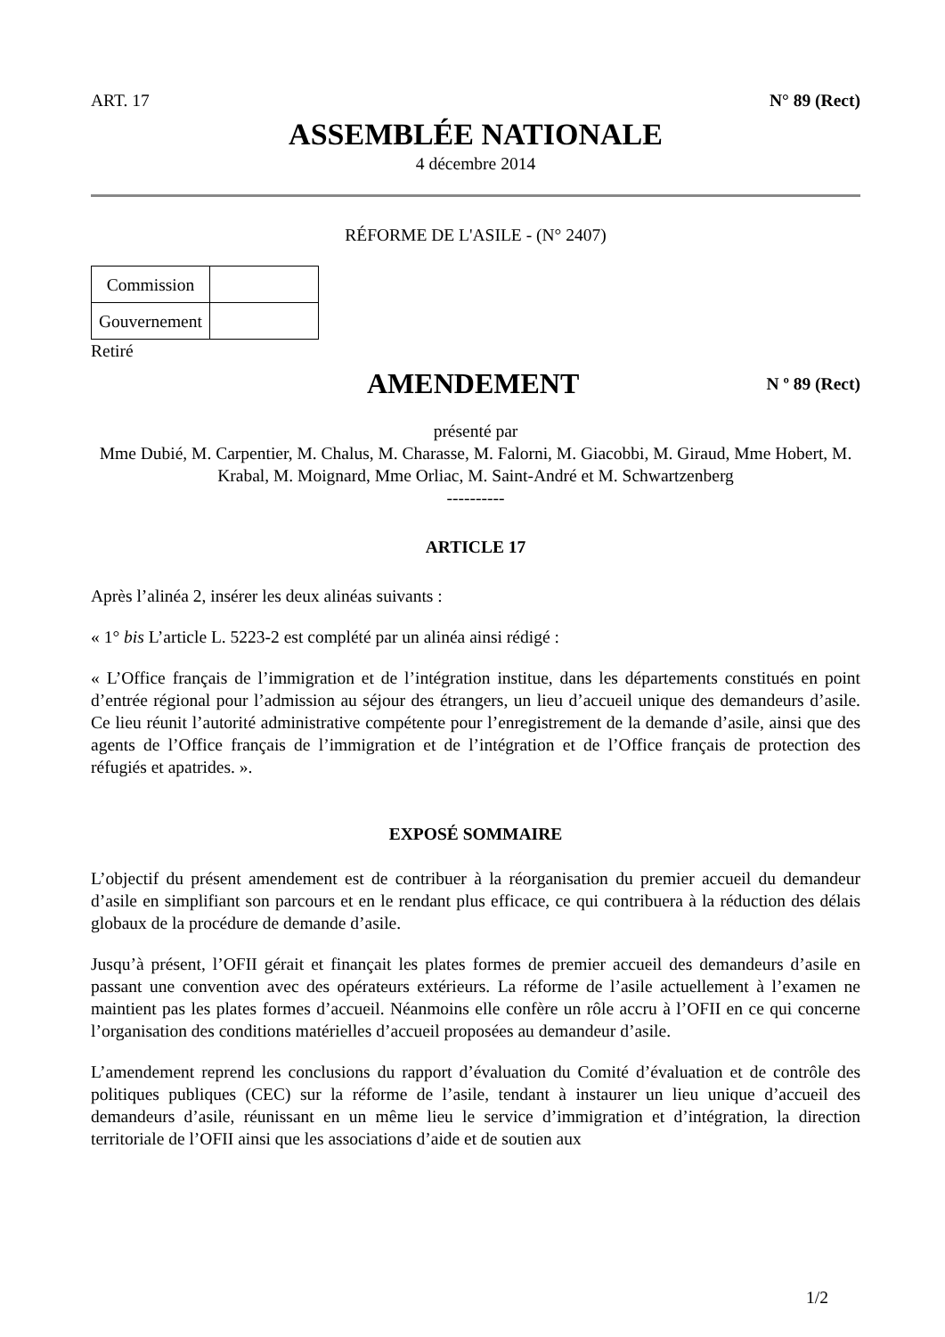ART. 17 N° 89 (Rect)
ASSEMBLÉE NATIONALE
4 décembre 2014
RÉFORME DE L'ASILE - (N° 2407)
| Commission | |
| Gouvernement | |
Retiré
AMENDEMENT
N º 89 (Rect)
présenté par
Mme Dubié, M. Carpentier, M. Chalus, M. Charasse, M. Falorni, M. Giacobbi, M. Giraud, Mme Hobert, M. Krabal, M. Moignard, Mme Orliac, M. Saint-André et M. Schwartzenberg
----------
ARTICLE 17
Après l’alinéa 2, insérer les deux alinéas suivants :
« 1° bis L’article L. 5223-2 est complété par un alinéa ainsi rédigé :
« L’Office français de l’immigration et de l’intégration institue, dans les départements constitués en point d’entrée régional pour l’admission au séjour des étrangers, un lieu d’accueil unique des demandeurs d’asile. Ce lieu réunit l’autorité administrative compétente pour l’enregistrement de la demande d’asile, ainsi que des agents de l’Office français de l’immigration et de l’intégration et de l’Office français de protection des réfugiés et apatrides. ».
EXPOSÉ SOMMAIRE
L’objectif du présent amendement est de contribuer à la réorganisation du premier accueil du demandeur d’asile en simplifiant son parcours et en le rendant plus efficace, ce qui contribuera à la réduction des délais globaux de la procédure de demande d’asile.
Jusqu’à présent, l’OFII gérait et finançait les plates formes de premier accueil des demandeurs d’asile en passant une convention avec des opérateurs extérieurs. La réforme de l’asile actuellement à l’examen ne maintient pas les plates formes d’accueil. Néanmoins elle confère un rôle accru à l’OFII en ce qui concerne l’organisation des conditions matérielles d’accueil proposées au demandeur d’asile.
L’amendement reprend les conclusions du rapport d’évaluation du Comité d’évaluation et de contrôle des politiques publiques (CEC) sur la réforme de l’asile, tendant à instaurer un lieu unique d’accueil des demandeurs d’asile, réunissant en un même lieu le service d’immigration et d’intégration, la direction territoriale de l’OFII ainsi que les associations d’aide et de soutien aux
1/2